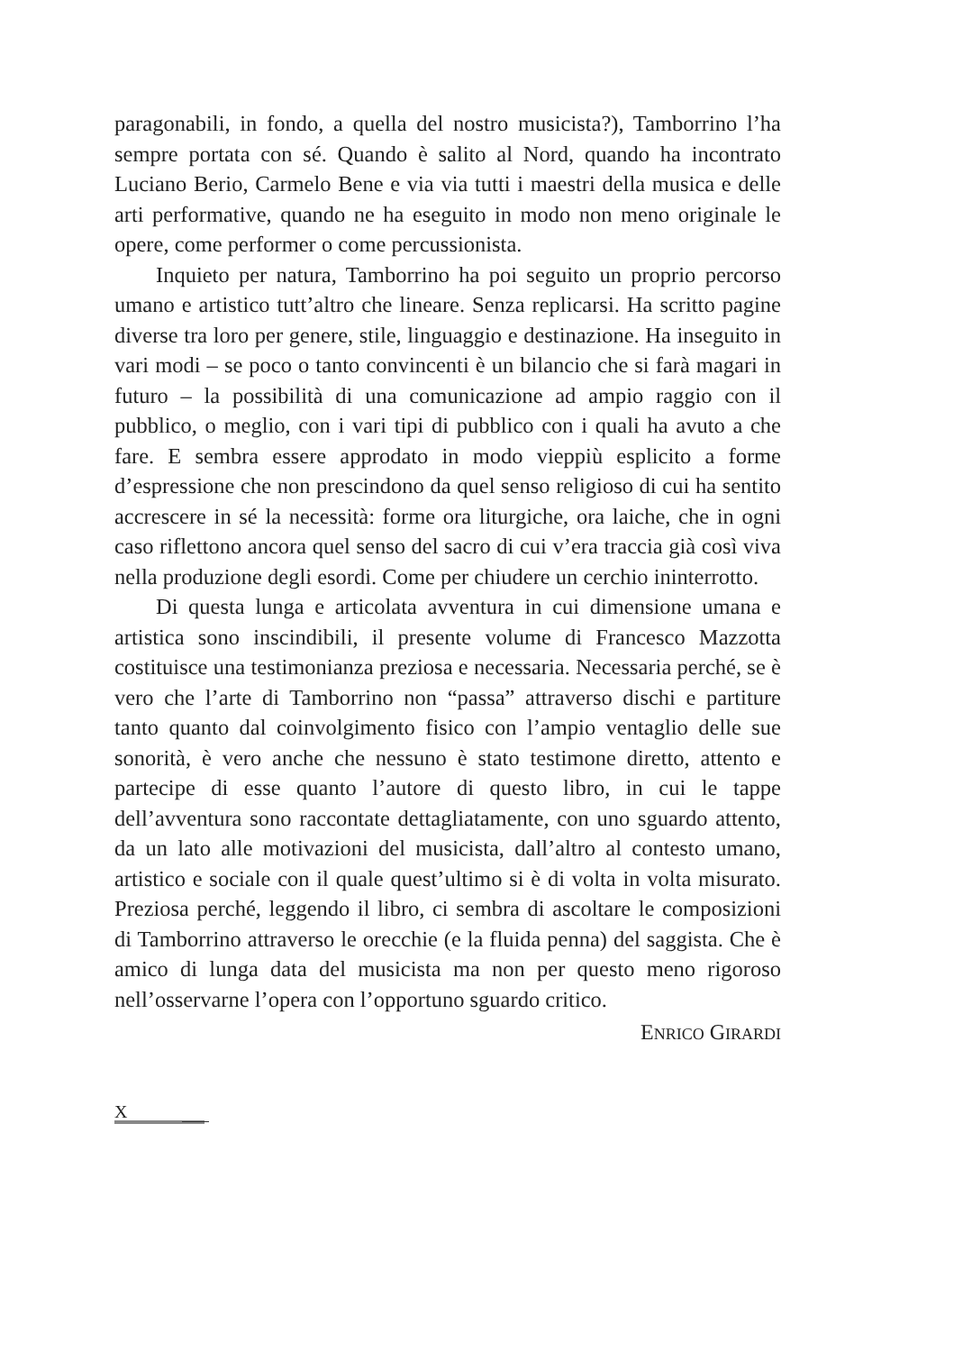paragonabili, in fondo, a quella del nostro musicista?), Tamborrino l’ha sempre portata con sé. Quando è salito al Nord, quando ha incontrato Luciano Berio, Carmelo Bene e via via tutti i maestri della musica e delle arti performative, quando ne ha eseguito in modo non meno originale le opere, come performer o come percussionista.
Inquieto per natura, Tamborrino ha poi seguito un proprio percorso umano e artistico tutt’altro che lineare. Senza replicarsi. Ha scritto pagine diverse tra loro per genere, stile, linguaggio e destinazione. Ha inseguito in vari modi – se poco o tanto convincenti è un bilancio che si farà magari in futuro – la possibilità di una comunicazione ad ampio raggio con il pubblico, o meglio, con i vari tipi di pubblico con i quali ha avuto a che fare. E sembra essere approdato in modo vieppiù esplicito a forme d’espressione che non prescindono da quel senso religioso di cui ha sentito accrescere in sé la necessità: forme ora liturgiche, ora laiche, che in ogni caso riflettono ancora quel senso del sacro di cui v’era traccia già così viva nella produzione degli esordi. Come per chiudere un cerchio ininterrotto.
Di questa lunga e articolata avventura in cui dimensione umana e artistica sono inscindibili, il presente volume di Francesco Mazzotta costituisce una testimonianza preziosa e necessaria. Necessaria perché, se è vero che l’arte di Tamborrino non “passa” attraverso dischi e partiture tanto quanto dal coinvolgimento fisico con l’ampio ventaglio delle sue sonorità, è vero anche che nessuno è stato testimone diretto, attento e partecipe di esse quanto l’autore di questo libro, in cui le tappe dell’avventura sono raccontate dettagliatamente, con uno sguardo attento, da un lato alle motivazioni del musicista, dall’altro al contesto umano, artistico e sociale con il quale quest’ultimo si è di volta in volta misurato. Preziosa perché, leggendo il libro, ci sembra di ascoltare le composizioni di Tamborrino attraverso le orecchie (e la fluida penna) del saggista. Che è amico di lunga data del musicista ma non per questo meno rigoroso nell’osservarne l’opera con l’opportuno sguardo critico.
ENRICO GIRARDI
X